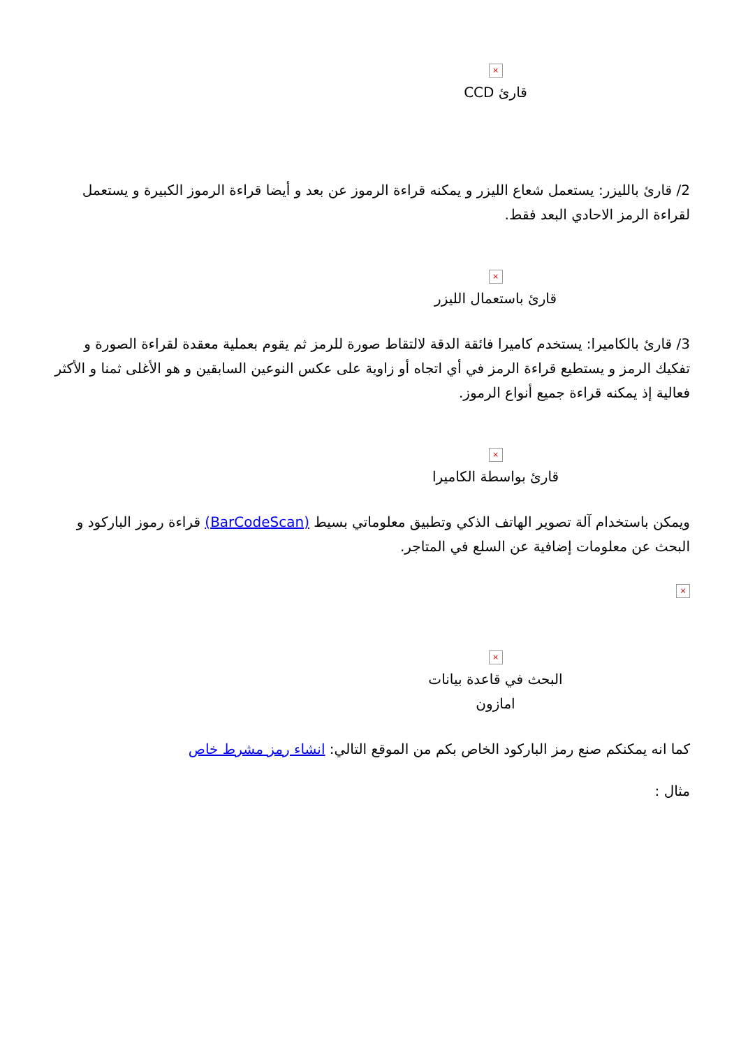×
قارئ CCD
2/ قارئ بالليزر: يستعمل شعاع الليزر و يمكنه قراءة الرموز عن بعد و أيضا قراءة الرموز الكبيرة و يستعمل لقراءة الرمز الاحادي البعد فقط.
×
قارئ باستعمال الليزر
3/ قارئ بالكاميرا: يستخدم كاميرا فائقة الدقة لالتقاط صورة للرمز ثم يقوم بعملية معقدة لقراءة الصورة و تفكيك الرمز و يستطيع قراءة الرمز في أي اتجاه أو زاوية على عكس النوعين السابقين و هو الأغلى ثمنا و الأكثر فعالية إذ يمكنه قراءة جميع أنواع الرموز.
×
قارئ بواسطة الكاميرا
ويمكن باستخدام آلة تصوير الهاتف الذكي وتطبيق معلوماتي بسيط (BarCodeScan) قراءة رموز الباركود و البحث عن معلومات إضافية عن السلع في المتاجر.
×
×
البحث في قاعدة بيانات
امازون
كما انه يمكنكم صنع رمز الباركود الخاص بكم من الموقع التالي: انشاء رمز مشرط خاص
مثال :